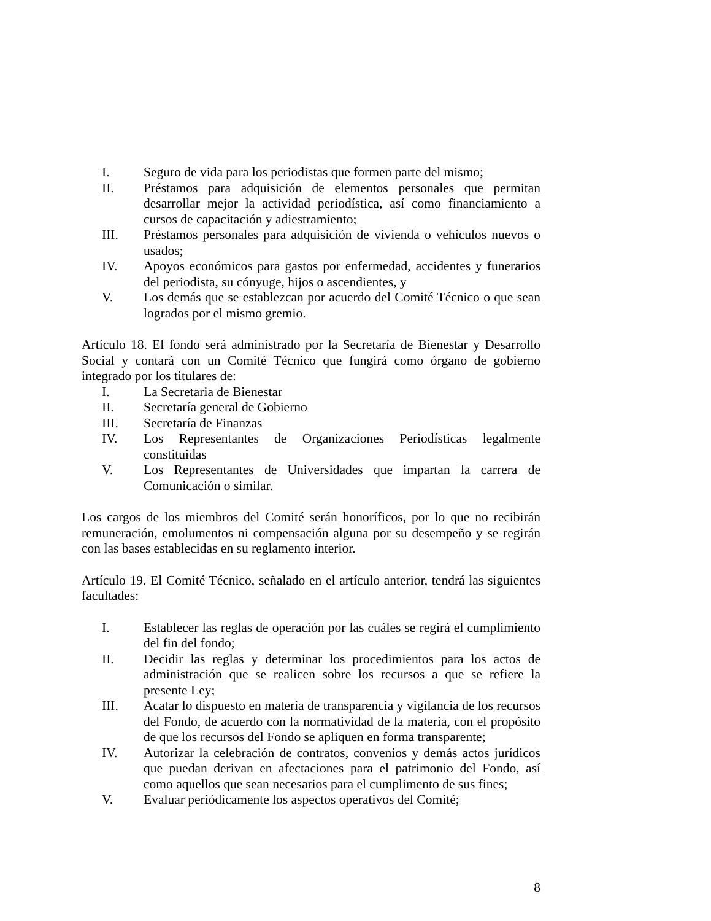I. Seguro de vida para los periodistas que formen parte del mismo;
II. Préstamos para adquisición de elementos personales que permitan desarrollar mejor la actividad periodística, así como financiamiento a cursos de capacitación y adiestramiento;
III. Préstamos personales para adquisición de vivienda o vehículos nuevos o usados;
IV. Apoyos económicos para gastos por enfermedad, accidentes y funerarios del periodista, su cónyuge, hijos o ascendientes, y
V. Los demás que se establezcan por acuerdo del Comité Técnico o que sean logrados por el mismo gremio.
Artículo 18. El fondo será administrado por la Secretaría de Bienestar y Desarrollo Social y contará con un Comité Técnico que fungirá como órgano de gobierno integrado por los titulares de:
I. La Secretaria de Bienestar
II. Secretaría general de Gobierno
III. Secretaría de Finanzas
IV. Los Representantes de Organizaciones Periodísticas legalmente constituidas
V. Los Representantes de Universidades que impartan la carrera de Comunicación o similar.
Los cargos de los miembros del Comité serán honoríficos, por lo que no recibirán remuneración, emolumentos ni compensación alguna por su desempeño y se regirán con las bases establecidas en su reglamento interior.
Artículo 19. El Comité Técnico, señalado en el artículo anterior, tendrá las siguientes facultades:
I. Establecer las reglas de operación por las cuáles se regirá el cumplimiento del fin del fondo;
II. Decidir las reglas y determinar los procedimientos para los actos de administración que se realicen sobre los recursos a que se refiere la presente Ley;
III. Acatar lo dispuesto en materia de transparencia y vigilancia de los recursos del Fondo, de acuerdo con la normatividad de la materia, con el propósito de que los recursos del Fondo se apliquen en forma transparente;
IV. Autorizar la celebración de contratos, convenios y demás actos jurídicos que puedan derivan en afectaciones para el patrimonio del Fondo, así como aquellos que sean necesarios para el cumplimento de sus fines;
V. Evaluar periódicamente los aspectos operativos del Comité;
8